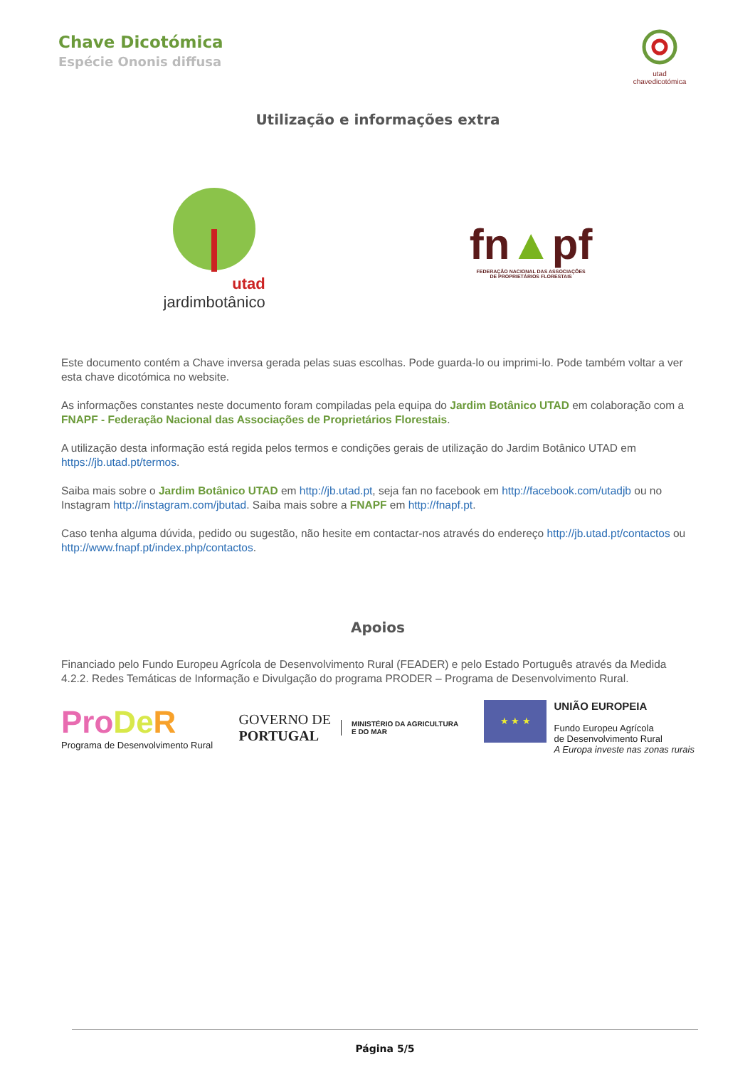Chave Dicotómica
Espécie Ononis diffusa
utad
chavedicotómica
Utilização e informações extra
utad
jardimbotânico
fn▲pf
FEDERAÇÃO NACIONAL DAS ASSOCIAÇÕES
DE PROPRIETÁRIOS FLORESTAIS
Este documento contém a Chave inversa gerada pelas suas escolhas. Pode guarda-lo ou imprimi-lo. Pode também voltar a ver esta chave dicotómica no website.
As informações constantes neste documento foram compiladas pela equipa do Jardim Botânico UTAD em colaboração com a FNAPF - Federação Nacional das Associações de Proprietários Florestais.
A utilização desta informação está regida pelos termos e condições gerais de utilização do Jardim Botânico UTAD em https://jb.utad.pt/termos.
Saiba mais sobre o Jardim Botânico UTAD em http://jb.utad.pt, seja fan no facebook em http://facebook.com/utadjb ou no Instagram http://instagram.com/jbutad. Saiba mais sobre a FNAPF em http://fnapf.pt.
Caso tenha alguma dúvida, pedido ou sugestão, não hesite em contactar-nos através do endereço http://jb.utad.pt/contactos ou http://www.fnapf.pt/index.php/contactos.
Apoios
Financiado pelo Fundo Europeu Agrícola de Desenvolvimento Rural (FEADER) e pelo Estado Português através da Medida 4.2.2. Redes Temáticas de Informação e Divulgação do programa PRODER – Programa de Desenvolvimento Rural.
Pro De R
Programa de Desenvolvimento Rural
GOVERNO DE
PORTUGAL
MINISTÉRIO DA AGRICULTURA
E DO MAR
★ ★ ★
UNIÃO EUROPEIA
Fundo Europeu Agrícola
de Desenvolvimento Rural
A Europa investe nas zonas rurais
Página 5/5